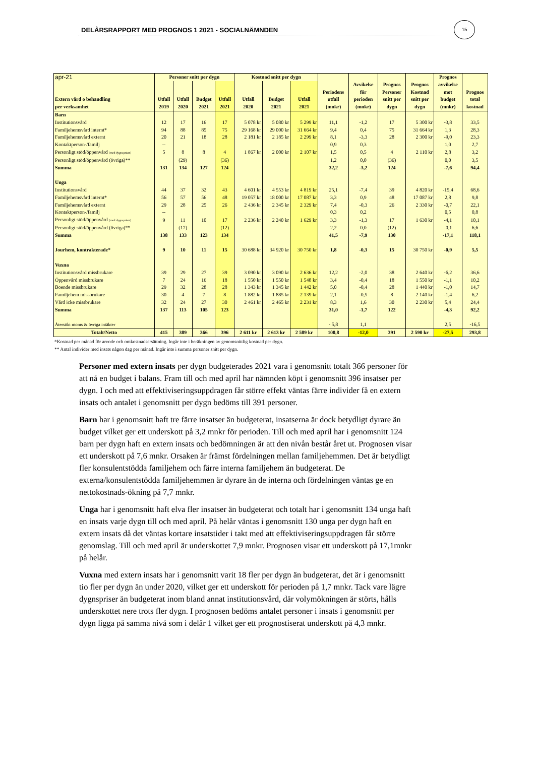15
DELÅRSRAPPORT MED PROGNOS 1 2021 - SOCIALNÄMNDEN
| apr-21 | Personer snitt per dygn | | | | Kostnad snitt per dygn | | | | | | | Prognos | |
| --- | --- | --- | --- | --- | --- | --- | --- | --- | --- | --- | --- | --- | --- |
| Extern vård o behandling per verksamhet | Utfall 2019 | Utfall 2020 | Budget 2021 | Utfall 2021 | Utfall 2020 | Budget 2021 | Utfall 2021 | Periodens utfall (mnkr) | Avvikelse för perioden (mnkr) | Prognos Personer snitt per dygn | Prognos Kostnad snitt per dygn | avvikelse mot budget (mnkr) | Prognos total kostnad |
| Barn | | | | | | | | | | | | | |
| Institutionsvård | 12 | 17 | 16 | 17 | 5 078 kr | 5 080 kr | 5 299 kr | 11,1 | -1,2 | 17 | 5 300 kr | -3,8 | 33,5 |
| Familjehemsvård internt* | 94 | 88 | 85 | 75 | 29 168 kr | 29 000 kr | 31 664 kr | 9,4 | 0,4 | 75 | 31 664 kr | 1,3 | 28,3 |
| Familjehemsvård externt | 20 | 21 | 18 | 28 | 2 181 kr | 2 185 kr | 2 299 kr | 8,1 | -3,3 | 28 | 2 300 kr | -9,0 | 23,3 |
| Kontaktperson-/familj | -- | | | | | | | 0,9 | 0,3 | | | 1,0 | 2,7 |
| Personligt stöd/öppenvård (med dygnspriser) | 5 | 8 | 8 | 4 | 1 867 kr | 2 000 kr | 2 107 kr | 1,5 | 0,5 | 4 | 2 110 kr | 2,8 | 3,2 |
| Personligt stöd/öppenvård (övriga)** | | (29) | | (36) | | | | 1,2 | 0,0 | (36) | | 0,0 | 3,5 |
| Summa | 131 | 134 | 127 | 124 | | | | 32,2 | -3,2 | 124 | | -7,6 | 94,4 |
| Unga | | | | | | | | | | | | | |
| Institutionsvård | 44 | 37 | 32 | 43 | 4 601 kr | 4 553 kr | 4 819 kr | 25,1 | -7,4 | 39 | 4 820 kr | -15,4 | 68,6 |
| Familjehemsvård internt* | 56 | 57 | 56 | 48 | 19 057 kr | 18 000 kr | 17 087 kr | 3,3 | 0,9 | 48 | 17 087 kr | 2,8 | 9,8 |
| Familjehemsvård externt | 29 | 28 | 25 | 26 | 2 436 kr | 2 345 kr | 2 329 kr | 7,4 | -0,3 | 26 | 2 330 kr | -0,7 | 22,1 |
| Kontaktperson-/familj | -- | | | | | | | 0,3 | 0,2 | | | 0,5 | 0,8 |
| Personligt stöd/öppenvård (med dygnspriser) | 9 | 11 | 10 | 17 | 2 236 kr | 2 240 kr | 1 629 kr | 3,3 | -1,3 | 17 | 1 630 kr | -4,1 | 10,1 |
| Personligt stöd/öppenvård (övriga)** | | (17) | | (12) | | | | 2,2 | 0,0 | (12) | | -0,1 | 6,6 |
| Summa | 138 | 133 | 123 | 134 | | | | 41,5 | -7,9 | 130 | | -17,1 | 118,1 |
| Jourhem, kontrakterade* | 9 | 10 | 11 | 15 | 30 688 kr | 34 920 kr | 30 750 kr | 1,8 | -0,3 | 15 | 30 750 kr | -0,9 | 5,5 |
| Vuxna | | | | | | | | | | | | | |
| Institutionsvård missbrukare | 39 | 29 | 27 | 39 | 3 090 kr | 3 090 kr | 2 636 kr | 12,2 | -2,0 | 38 | 2 640 kr | -6,2 | 36,6 |
| Öppenvård missbrukare | 7 | 24 | 16 | 18 | 1 550 kr | 1 550 kr | 1 548 kr | 3,4 | -0,4 | 18 | 1 550 kr | -1,1 | 10,2 |
| Boende missbrukare | 29 | 32 | 28 | 28 | 1 343 kr | 1 345 kr | 1 442 kr | 5,0 | -0,4 | 28 | 1 440 kr | -1,0 | 14,7 |
| Familjehem missbrukare | 30 | 4 | 7 | 8 | 1 882 kr | 1 885 kr | 2 139 kr | 2,1 | -0,5 | 8 | 2 140 kr | -1,4 | 6,2 |
| Vård icke missbrukare | 32 | 24 | 27 | 30 | 2 461 kr | 2 465 kr | 2 231 kr | 8,3 | 1,6 | 30 | 2 230 kr | 5,4 | 24,4 |
| Summa | 137 | 113 | 105 | 123 | | | | 31,0 | -1,7 | 122 | | -4,3 | 92,2 |
| Återsökt moms & övriga intäkter | | | | | | | | - 5,8 | 1,1 | | | 2,5 | -16,5 |
| Totalt/Netto | 415 | 389 | 366 | 396 | 2 611 kr | 2 613 kr | 2 589 kr | 100,8 | -12,0 | 391 | 2 590 kr | -27,5 | 293,8 |
*Kostnad per månad för arvode och omkostnadsersättning. Ingår inte i beräkningen av genomsnittlig kostnad per dygn.
** Antal individer med insats någon dag per månad. Ingår inte i summa personer snitt per dygn.
Personer med extern insats per dygn budgeterades 2021 vara i genomsnitt totalt 366 personer för att nå en budget i balans. Fram till och med april har nämnden köpt i genomsnitt 396 insatser per dygn. I och med att effektiviseringsuppdragen får större effekt väntas färre individer få en extern insats och antalet i genomsnitt per dygn bedöms till 391 personer.
Barn har i genomsnitt haft tre färre insatser än budgeterat, insatserna är dock betydligt dyrare än budget vilket ger ett underskott på 3,2 mnkr för perioden. Till och med april har i genomsnitt 124 barn per dygn haft en extern insats och bedömningen är att den nivån består året ut. Prognosen visar ett underskott på 7,6 mnkr. Orsaken är främst fördelningen mellan familjehemmen. Det är betydligt fler konsulentstödda familjehem och färre interna familjehem än budgeterat. De externa/konsulentstödda familjehemmen är dyrare än de interna och fördelningen väntas ge en nettokostnads-ökning på 7,7 mnkr.
Unga har i genomsnitt haft elva fler insatser än budgeterat och totalt har i genomsnitt 134 unga haft en insats varje dygn till och med april. På helår väntas i genomsnitt 130 unga per dygn haft en extern insats då det väntas kortare insatstider i takt med att effektiviseringsuppdragen får större genomslag. Till och med april är underskottet 7,9 mnkr. Prognosen visar ett underskott på 17,1mnkr på helår.
Vuxna med extern insats har i genomsnitt varit 18 fler per dygn än budgeterat, det är i genomsnitt tio fler per dygn än under 2020, vilket ger ett underskott för perioden på 1,7 mnkr. Tack vare lägre dygnspriser än budgeterat inom bland annat institutionsvård, där volymökningen är störts, hålls underskottet nere trots fler dygn. I prognosen bedöms antalet personer i insats i genomsnitt per dygn ligga på samma nivå som i delår 1 vilket ger ett prognostiserat underskott på 4,3 mnkr.